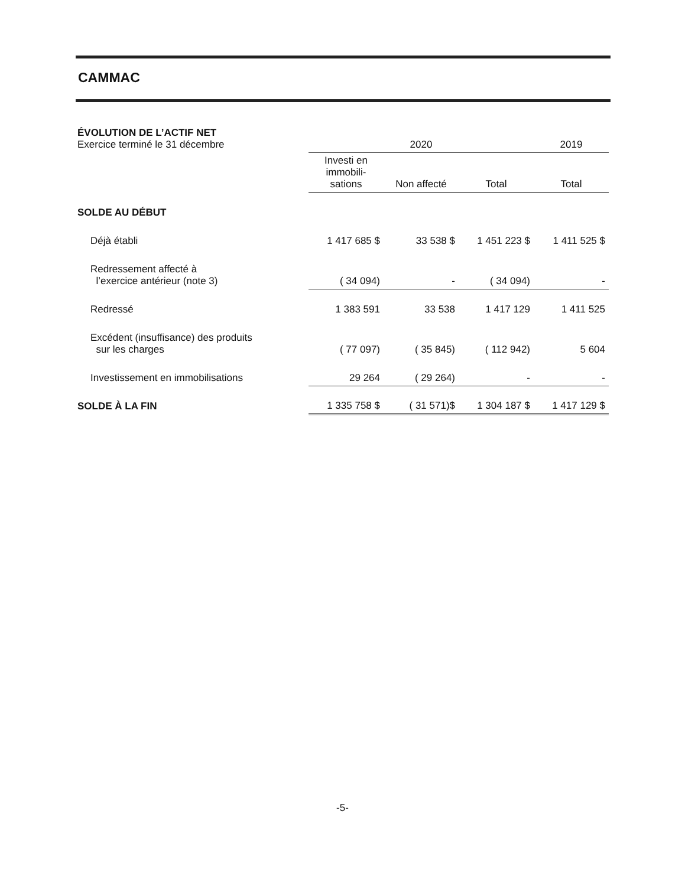CAMMAC
| ÉVOLUTION DE L’ACTIF NET Exercice terminé le 31 décembre | 2020 | | | 2019 |
| | Investi en immobili-sations | Non affecté | Total | Total |
| SOLDE AU DÉBUT | | | | |
| Déjà établi | 1 417 685 $ | 33 538 $ | 1 451 223 $ | 1 411 525 $ |
| Redressement affecté à l’exercice antérieur (note 3) | ( 34 094) | - | ( 34 094) | - |
| Redressé | 1 383 591 | 33 538 | 1 417 129 | 1 411 525 |
| Excédent (insuffisance) des produits sur les charges | ( 77 097) | ( 35 845) | ( 112 942) | 5 604 |
| Investissement en immobilisations | 29 264 | ( 29 264) | - | - |
| SOLDE À LA FIN | 1 335 758 $ | ( 31 571)$ | 1 304 187 $ | 1 417 129 $ |
-5-